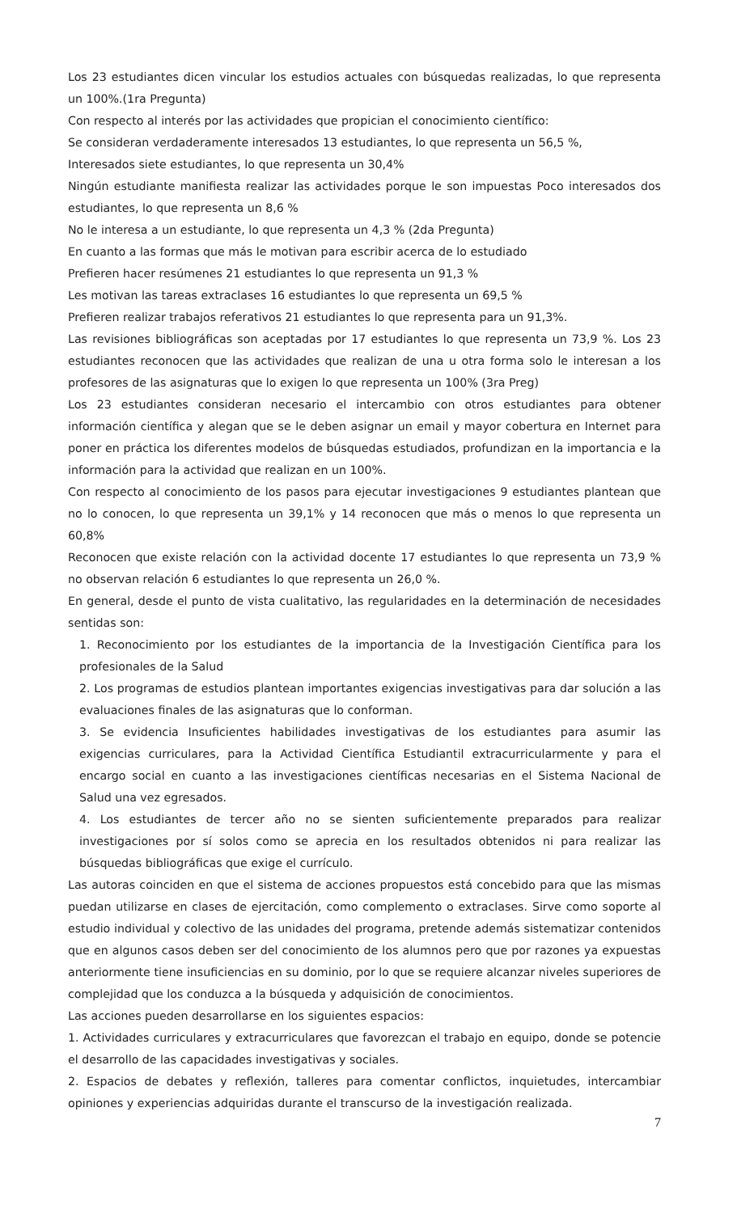Los 23 estudiantes dicen vincular los estudios actuales con búsquedas realizadas, lo que representa un 100%.(1ra Pregunta)
Con respecto al interés por las actividades que propician el conocimiento científico:
Se consideran verdaderamente interesados 13 estudiantes, lo que representa un 56,5 %,
Interesados siete estudiantes, lo que representa un 30,4%
Ningún estudiante manifiesta realizar las actividades porque le son impuestas Poco interesados dos estudiantes, lo que representa un 8,6 %
No le interesa a un estudiante, lo que representa un 4,3 % (2da Pregunta)
En cuanto a las formas que más le motivan para escribir acerca de lo estudiado
Prefieren hacer resúmenes 21 estudiantes lo que representa un 91,3 %
Les motivan las tareas extraclases 16 estudiantes lo que representa un 69,5 %
Prefieren realizar trabajos referativos 21 estudiantes lo que representa para un 91,3%.
Las revisiones bibliográficas son aceptadas por 17 estudiantes lo que representa un 73,9 %. Los 23 estudiantes reconocen que las actividades que realizan de una u otra forma solo le interesan a los profesores de las asignaturas que lo exigen lo que representa un 100% (3ra Preg)
Los 23 estudiantes consideran necesario el intercambio con otros estudiantes para obtener información científica y alegan que se le deben asignar un email y mayor cobertura en Internet para poner en práctica los diferentes modelos de búsquedas estudiados, profundizan en la importancia e la información para la actividad que realizan en un 100%.
Con respecto al conocimiento de los pasos para ejecutar investigaciones 9 estudiantes plantean que no lo conocen, lo que representa un 39,1% y 14 reconocen que más o menos lo que representa un 60,8%
Reconocen que existe relación con la actividad docente 17 estudiantes lo que representa un 73,9 % no observan relación 6 estudiantes lo que representa un 26,0 %.
En general, desde el punto de vista cualitativo, las regularidades en la determinación de necesidades sentidas son:
1. Reconocimiento por los estudiantes de la importancia de la Investigación Científica para los profesionales de la Salud
2. Los programas de estudios plantean importantes exigencias investigativas para dar solución a las evaluaciones finales de las asignaturas que lo conforman.
3. Se evidencia Insuficientes habilidades investigativas de los estudiantes para asumir las exigencias curriculares, para la Actividad Científica Estudiantil extracurricularmente y para el encargo social en cuanto a las investigaciones científicas necesarias en el Sistema Nacional de Salud una vez egresados.
4. Los estudiantes de tercer año no se sienten suficientemente preparados para realizar investigaciones por sí solos como se aprecia en los resultados obtenidos ni para realizar las búsquedas bibliográficas que exige el currículo.
Las autoras coinciden en que el sistema de acciones propuestos está concebido para que las mismas puedan utilizarse en clases de ejercitación, como complemento o extraclases. Sirve como soporte al estudio individual y colectivo de las unidades del programa, pretende además sistematizar contenidos que en algunos casos deben ser del conocimiento de los alumnos pero que por razones ya expuestas anteriormente tiene insuficiencias en su dominio, por lo que se requiere alcanzar niveles superiores de complejidad que los conduzca a la búsqueda y adquisición de conocimientos.
Las acciones pueden desarrollarse en los siguientes espacios:
1. Actividades curriculares y extracurriculares que favorezcan el trabajo en equipo, donde se potencie el desarrollo de las capacidades investigativas y sociales.
2. Espacios de debates y reflexión, talleres para comentar conflictos, inquietudes, intercambiar opiniones y experiencias adquiridas durante el transcurso de la investigación realizada.
7